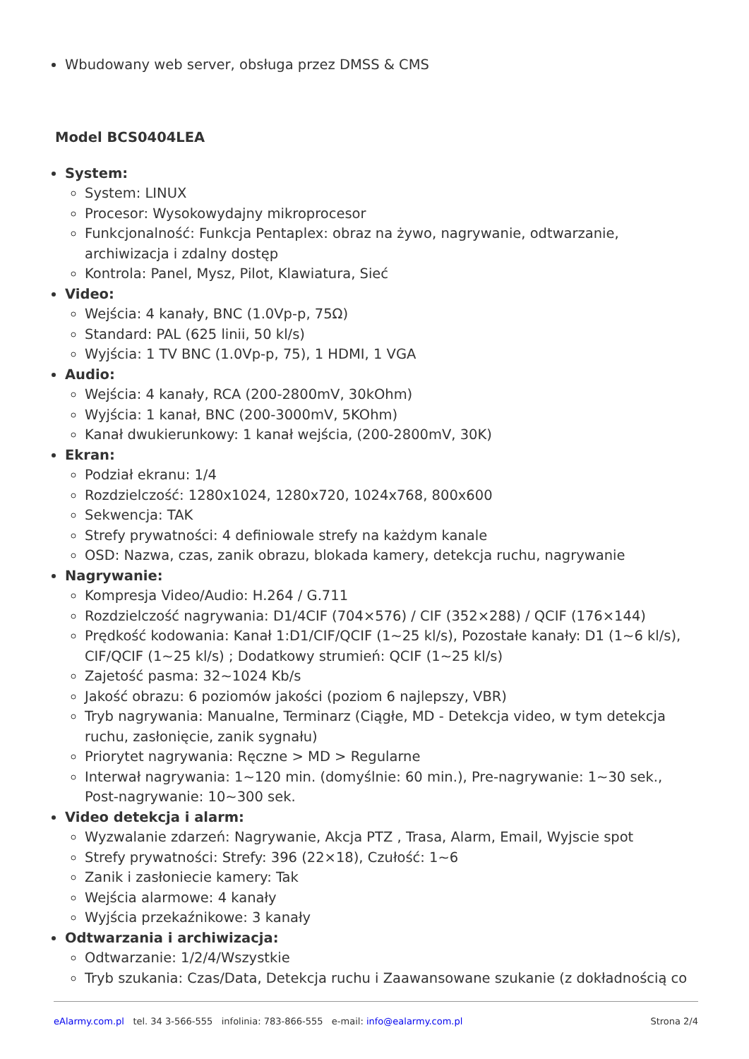Wbudowany web server, obsługa przez DMSS & CMS
Model BCS0404LEA
System:
System: LINUX
Procesor: Wysokowydajny mikroprocesor
Funkcjonalność: Funkcja Pentaplex: obraz na żywo, nagrywanie, odtwarzanie, archiwizacja i zdalny dostęp
Kontrola: Panel, Mysz, Pilot, Klawiatura, Sieć
Video:
Wejścia: 4 kanały, BNC (1.0Vp-p, 75Ω)
Standard: PAL (625 linii, 50 kl/s)
Wyjścia: 1 TV BNC (1.0Vp-p, 75), 1 HDMI, 1 VGA
Audio:
Wejścia: 4 kanały, RCA (200-2800mV, 30kOhm)
Wyjścia: 1 kanał, BNC (200-3000mV, 5KOhm)
Kanał dwukierunkowy: 1 kanał wejścia, (200-2800mV, 30K)
Ekran:
Podział ekranu: 1/4
Rozdzielczość: 1280x1024, 1280x720, 1024x768, 800x600
Sekwencja: TAK
Strefy prywatności: 4 definiowale strefy na każdym kanale
OSD: Nazwa, czas, zanik obrazu, blokada kamery, detekcja ruchu, nagrywanie
Nagrywanie:
Kompresja Video/Audio: H.264 / G.711
Rozdzielczość nagrywania: D1/4CIF (704×576) / CIF (352×288) / QCIF (176×144)
Prędkość kodowania: Kanał 1:D1/CIF/QCIF (1~25 kl/s), Pozostałe kanały: D1 (1~6 kl/s), CIF/QCIF (1~25 kl/s) ; Dodatkowy strumień: QCIF (1~25 kl/s)
Zajetość pasma: 32~1024 Kb/s
Jakość obrazu: 6 poziomów jakości (poziom 6 najlepszy, VBR)
Tryb nagrywania: Manualne, Terminarz (Ciągłe, MD - Detekcja video, w tym detekcja ruchu, zasłonięcie, zanik sygnału)
Priorytet nagrywania: Ręczne > MD > Regularne
Interwał nagrywania: 1~120 min. (domyślnie: 60 min.), Pre-nagrywanie: 1~30 sek., Post-nagrywanie: 10~300 sek.
Video detekcja i alarm:
Wyzwalanie zdarzeń: Nagrywanie, Akcja PTZ , Trasa, Alarm, Email, Wyjscie spot
Strefy prywatności: Strefy: 396 (22×18), Czułość: 1~6
Zanik i zasłoniecie kamery: Tak
Wejścia alarmowe: 4 kanały
Wyjścia przekaźnikowe: 3 kanały
Odtwarzania i archiwizacja:
Odtwarzanie: 1/2/4/Wszystkie
Tryb szukania: Czas/Data, Detekcja ruchu i Zaawansowane szukanie (z dokładnością co
eAlarmy.com.pl tel. 34 3-566-555 infolinia: 783-866-555 e-mail: info@ealarmy.com.pl Strona 2/4